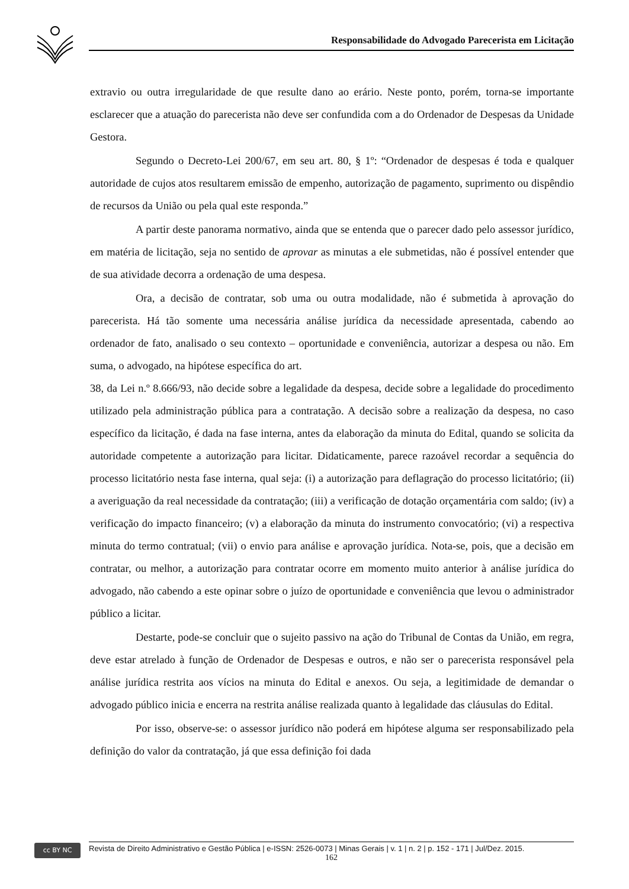Responsabilidade do Advogado Parecerista em Licitação
extravio ou outra irregularidade de que resulte dano ao erário. Neste ponto, porém, torna-se importante esclarecer que a atuação do parecerista não deve ser confundida com a do Ordenador de Despesas da Unidade Gestora.
Segundo o Decreto-Lei 200/67, em seu art. 80, § 1º: “Ordenador de despesas é toda e qualquer autoridade de cujos atos resultarem emissão de empenho, autorização de pagamento, suprimento ou dispêndio de recursos da União ou pela qual este responda.”
A partir deste panorama normativo, ainda que se entenda que o parecer dado pelo assessor jurídico, em matéria de licitação, seja no sentido de aprovar as minutas a ele submetidas, não é possível entender que de sua atividade decorra a ordenação de uma despesa.
Ora, a decisão de contratar, sob uma ou outra modalidade, não é submetida à aprovação do parecerista. Há tão somente uma necessária análise jurídica da necessidade apresentada, cabendo ao ordenador de fato, analisado o seu contexto – oportunidade e conveniência, autorizar a despesa ou não. Em suma, o advogado, na hipótese específica do art.
38, da Lei n.º 8.666/93, não decide sobre a legalidade da despesa, decide sobre a legalidade do procedimento utilizado pela administração pública para a contratação. A decisão sobre a realização da despesa, no caso específico da licitação, é dada na fase interna, antes da elaboração da minuta do Edital, quando se solicita da autoridade competente a autorização para licitar. Didaticamente, parece razoável recordar a sequência do processo licitatório nesta fase interna, qual seja: (i) a autorização para deflagração do processo licitatório; (ii) a averiguação da real necessidade da contratação; (iii) a verificação de dotação orçamentária com saldo; (iv) a verificação do impacto financeiro; (v) a elaboração da minuta do instrumento convocatório; (vi) a respectiva minuta do termo contratual; (vii) o envio para análise e aprovação jurídica. Nota-se, pois, que a decisão em contratar, ou melhor, a autorização para contratar ocorre em momento muito anterior à análise jurídica do advogado, não cabendo a este opinar sobre o juízo de oportunidade e conveniência que levou o administrador público a licitar.
Destarte, pode-se concluir que o sujeito passivo na ação do Tribunal de Contas da União, em regra, deve estar atrelado à função de Ordenador de Despesas e outros, e não ser o parecerista responsável pela análise jurídica restrita aos vícios na minuta do Edital e anexos. Ou seja, a legitimidade de demandar o advogado público inicia e encerra na restrita análise realizada quanto à legalidade das cláusulas do Edital.
Por isso, observe-se: o assessor jurídico não poderá em hipótese alguma ser responsabilizado pela definição do valor da contratação, já que essa definição foi dada
cc BY NC
Revista de Direito Administrativo e Gestão Pública | e-ISSN: 2526-0073 | Minas Gerais | v. 1 | n. 2 | p. 152 - 171 | Jul/Dez. 2015.
162